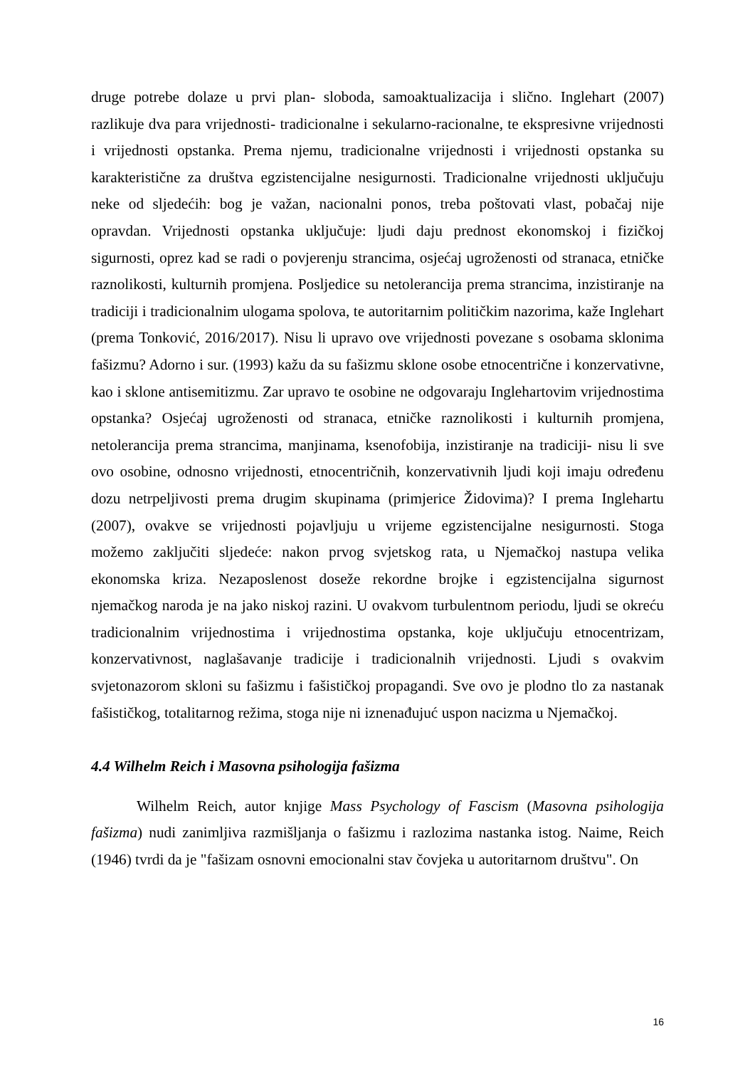druge potrebe dolaze u prvi plan- sloboda, samoaktualizacija i slično. Inglehart (2007) razlikuje dva para vrijednosti- tradicionalne i sekularno-racionalne, te ekspresivne vrijednosti i vrijednosti opstanka. Prema njemu, tradicionalne vrijednosti i vrijednosti opstanka su karakteristične za društva egzistencijalne nesigurnosti. Tradicionalne vrijednosti uključuju neke od sljedećih: bog je važan, nacionalni ponos, treba poštovati vlast, pobačaj nije opravdan. Vrijednosti opstanka uključuje: ljudi daju prednost ekonomskoj i fizičkoj sigurnosti, oprez kad se radi o povjerenju strancima, osjećaj ugroženosti od stranaca, etničke raznolikosti, kulturnih promjena. Posljedice su netolerancija prema strancima, inzistiranje na tradiciji i tradicionalnim ulogama spolova, te autoritarnim političkim nazorima, kaže Inglehart (prema Tonković, 2016/2017). Nisu li upravo ove vrijednosti povezane s osobama sklonima fašizmu? Adorno i sur. (1993) kažu da su fašizmu sklone osobe etnocentrične i konzervativne, kao i sklone antisemitizmu. Zar upravo te osobine ne odgovaraju Inglehartovim vrijednostima opstanka? Osjećaj ugroženosti od stranaca, etničke raznolikosti i kulturnih promjena, netolerancija prema strancima, manjinama, ksenofobija, inzistiranje na tradiciji- nisu li sve ovo osobine, odnosno vrijednosti, etnocentričnih, konzervativnih ljudi koji imaju određenu dozu netrpeljivosti prema drugim skupinama (primjerice Židovima)? I prema Inglehartu (2007), ovakve se vrijednosti pojavljuju u vrijeme egzistencijalne nesigurnosti. Stoga možemo zaključiti sljedeće: nakon prvog svjetskog rata, u Njemačkoj nastupa velika ekonomska kriza. Nezaposlenost doseže rekordne brojke i egzistencijalna sigurnost njemačkog naroda je na jako niskoj razini. U ovakvom turbulentnom periodu, ljudi se okreću tradicionalnim vrijednostima i vrijednostima opstanka, koje uključuju etnocentrizam, konzervativnost, naglašavanje tradicije i tradicionalnih vrijednosti. Ljudi s ovakvim svjetonazorom skloni su fašizmu i fašističkoj propagandi. Sve ovo je plodno tlo za nastanak fašističkog, totalitarnog režima, stoga nije ni iznenađujuć uspon nacizma u Njemačkoj.
4.4 Wilhelm Reich i Masovna psihologija fašizma
Wilhelm Reich, autor knjige Mass Psychology of Fascism (Masovna psihologija fašizma) nudi zanimljiva razmišljanja o fašizmu i razlozima nastanka istog. Naime, Reich (1946) tvrdi da je "fašizam osnovni emocionalni stav čovjeka u autoritarnom društvu". On
16